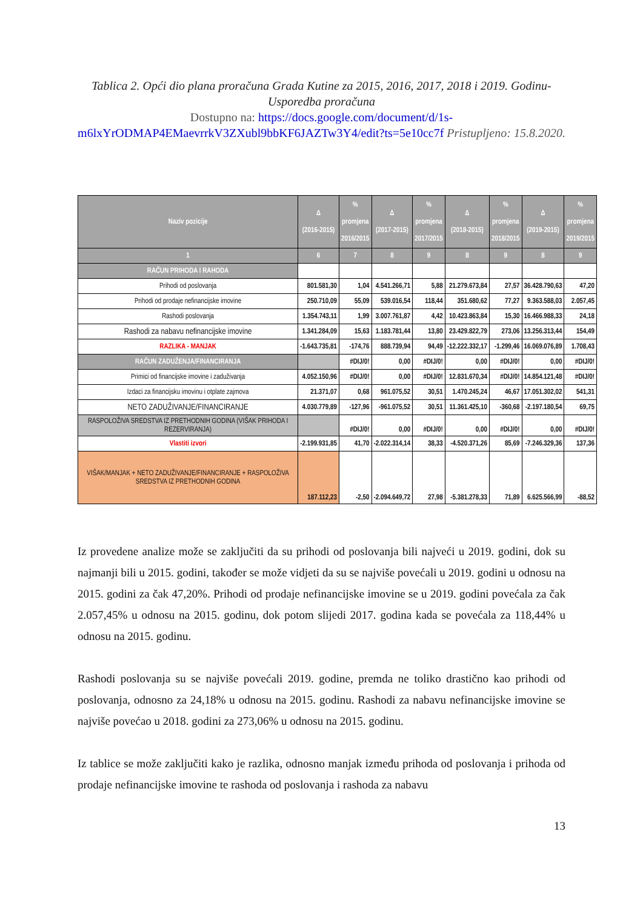Tablica 2. Opći dio plana proračuna Grada Kutine za 2015, 2016, 2017, 2018 i 2019. Godinu- Usporedba proračuna
Dostupno na: https://docs.google.com/document/d/1s-m6lxYrODMAP4EMaevrrkV3ZXubl9bbKF6JAZTw3Y4/edit?ts=5e10cc7f Pristupljeno: 15.8.2020.
| Naziv pozicije | Δ (2016-2015) | % promjena 2016/2015 | Δ (2017-2015) | % promjena 2017/2015 | Δ (2018-2015) | % promjena 2018/2015 | Δ (2019-2015) | % promjena 2019/2015 |
| --- | --- | --- | --- | --- | --- | --- | --- | --- |
| 1 | 6 | 7 | 8 | 9 | 8 | 9 | 8 | 9 |
| RAČUN PRIHODA I RAHODA | | | | | | | | |
| Prihodi od poslovanja | 801.581,30 | 1,04 | 4.541.266,71 | 5,88 | 21.279.673,84 | 27,57 | 36.428.790,63 | 47,20 |
| Prihodi od prodaje nefinancijske imovine | 250.710,09 | 55,09 | 539.016,54 | 118,44 | 351.680,62 | 77,27 | 9.363.588,03 | 2.057,45 |
| Rashodi poslovanja | 1.354.743,11 | 1,99 | 3.007.761,87 | 4,42 | 10.423.863,84 | 15,30 | 16.466.988,33 | 24,18 |
| Rashodi za nabavu nefinancijske imovine | 1.341.284,09 | 15,63 | 1.183.781,44 | 13,80 | 23.429.822,79 | 273,06 | 13.256.313,44 | 154,49 |
| RAZLIKA - MANJAK | -1.643.735,81 | -174,76 | 888.739,94 | 94,49 | -12.222.332,17 | -1.299,46 | 16.069.076,89 | 1.708,43 |
| RAČUN ZADUŽENJA/FINANCIRANJA | | #DIJ/0! | 0,00 | #DIJ/0! | 0,00 | #DIJ/0! | 0,00 | #DIJ/0! |
| Primici od financijske imovine i zaduživanja | 4.052.150,96 | #DIJ/0! | 0,00 | #DIJ/0! | 12.831.670,34 | #DIJ/0! | 14.854.121,48 | #DIJ/0! |
| Izdaci za financijsku imovinu i otplate zajmova | 21.371,07 | 0,68 | 961.075,52 | 30,51 | 1.470.245,24 | 46,67 | 17.051.302,02 | 541,31 |
| NETO ZADUŽIVANJE/FINANCIRANJE | 4.030.779,89 | -127,96 | -961.075,52 | 30,51 | 11.361.425,10 | -360,68 | -2.197.180,54 | 69,75 |
| RASPOLOŽIVA SREDSTVA IZ PRETHODNIH GODINA (VIŠAK PRIHODA I REZERVIRANJA) | | #DIJ/0! | 0,00 | #DIJ/0! | 0,00 | #DIJ/0! | 0,00 | #DIJ/0! |
| Vlastiti izvori | -2.199.931,85 | 41,70 | -2.022.314,14 | 38,33 | -4.520.371,26 | 85,69 | -7.246.329,36 | 137,36 |
| VIŠAK/MANJAK + NETO ZADUŽIVANJE/FINANCIRANJE + RASPOLOŽIVA SREDSTVA IZ PRETHODNIH GODINA | 187.112,23 | -2,50 | -2.094.649,72 | 27,98 | -5.381.278,33 | 71,89 | 6.625.566,99 | -88,52 |
Iz provedene analize može se zaključiti da su prihodi od poslovanja bili najveći u 2019. godini, dok su najmanji bili u 2015. godini, također se može vidjeti da su se najviše povećali u 2019. godini u odnosu na 2015. godini za čak 47,20%. Prihodi od prodaje nefinancijske imovine se u 2019. godini povećala za čak 2.057,45% u odnosu na 2015. godinu, dok potom slijedi 2017. godina kada se povećala za 118,44% u odnosu na 2015. godinu.
Rashodi poslovanja su se najviše povećali 2019. godine, premda ne toliko drastično kao prihodi od poslovanja, odnosno za 24,18% u odnosu na 2015. godinu. Rashodi za nabavu nefinancijske imovine se najviše povećao u 2018. godini za 273,06% u odnosu na 2015. godinu.
Iz tablice se može zaključiti kako je razlika, odnosno manjak između prihoda od poslovanja i prihoda od prodaje nefinancijske imovine te rashoda od poslovanja i rashoda za nabavu
13